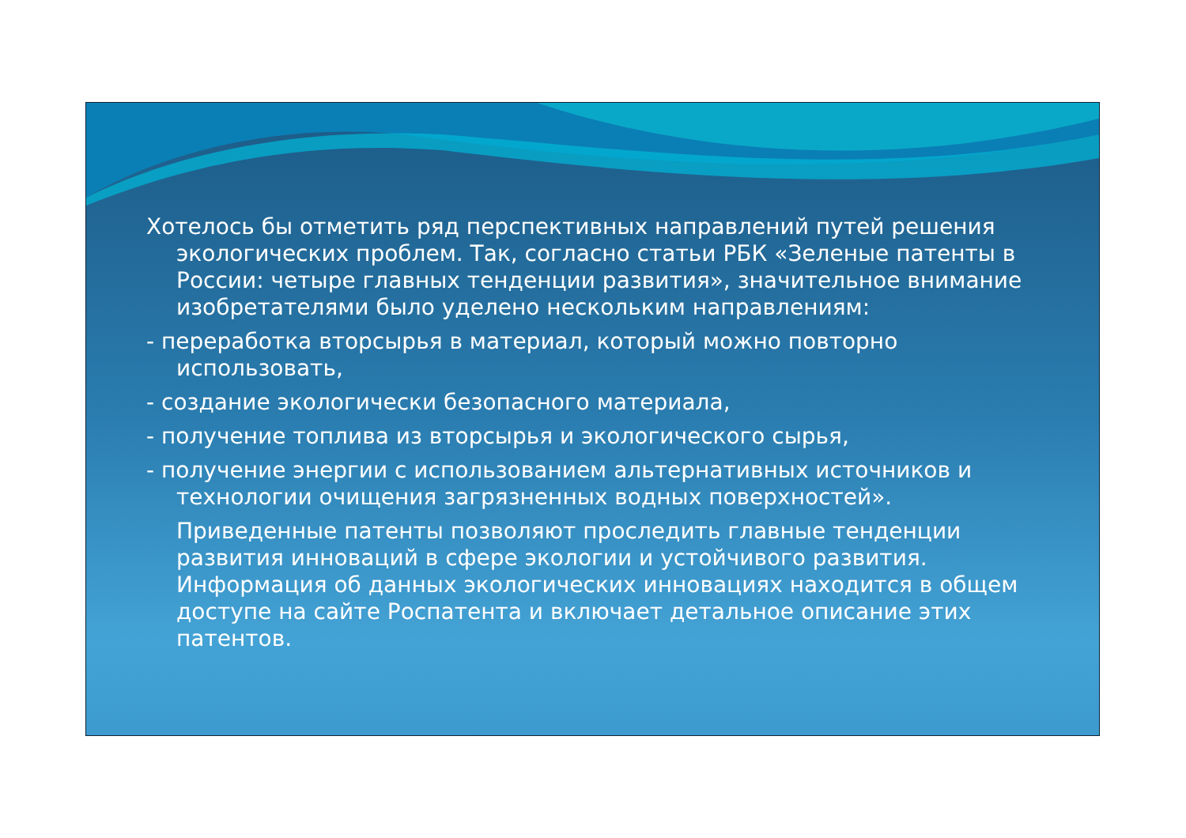Хотелось бы отметить ряд перспективных направлений путей решения экологических проблем. Так, согласно статьи РБК «Зеленые патенты в России: четыре главных тенденции развития», значительное внимание изобретателями было уделено нескольким направлениям:
- переработка вторсырья в материал, который можно повторно использовать,
- создание экологически безопасного материала,
- получение топлива из вторсырья и экологического сырья,
- получение энергии с использованием альтернативных источников и технологии очищения загрязненных водных поверхностей».
Приведенные патенты позволяют проследить главные тенденции развития инноваций в сфере экологии и устойчивого развития. Информация об данных экологических инновациях находится в общем доступе на сайте Роспатента и включает детальное описание этих патентов.